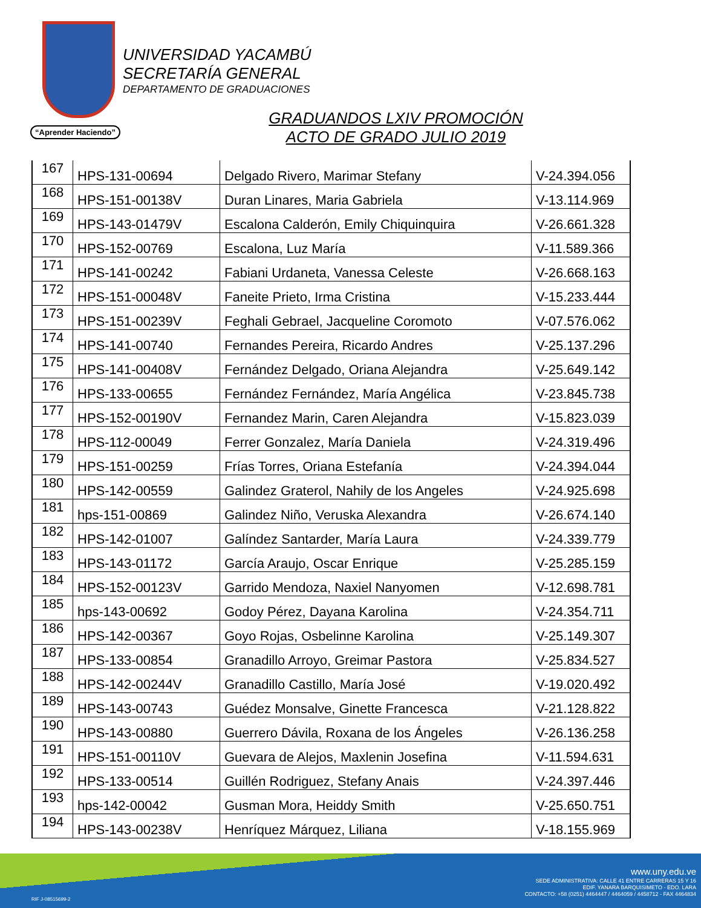“Aprender Haciendo”
UNIVERSIDAD YACAMBÚ
SECRETARÍA GENERAL
DEPARTAMENTO DE GRADUACIONES
GRADUANDOS LXIV PROMOCIÓN
ACTO DE GRADO JULIO 2019
| 167 | HPS-131-00694 | Delgado Rivero, Marimar Stefany | V-24.394.056 |
| 168 | HPS-151-00138V | Duran Linares, Maria Gabriela | V-13.114.969 |
| 169 | HPS-143-01479V | Escalona Calderón, Emily Chiquinquira | V-26.661.328 |
| 170 | HPS-152-00769 | Escalona, Luz María | V-11.589.366 |
| 171 | HPS-141-00242 | Fabiani Urdaneta, Vanessa Celeste | V-26.668.163 |
| 172 | HPS-151-00048V | Faneite Prieto, Irma Cristina | V-15.233.444 |
| 173 | HPS-151-00239V | Feghali Gebrael, Jacqueline Coromoto | V-07.576.062 |
| 174 | HPS-141-00740 | Fernandes Pereira, Ricardo Andres | V-25.137.296 |
| 175 | HPS-141-00408V | Fernández Delgado, Oriana Alejandra | V-25.649.142 |
| 176 | HPS-133-00655 | Fernández Fernández, María Angélica | V-23.845.738 |
| 177 | HPS-152-00190V | Fernandez Marin, Caren Alejandra | V-15.823.039 |
| 178 | HPS-112-00049 | Ferrer Gonzalez, María Daniela | V-24.319.496 |
| 179 | HPS-151-00259 | Frías Torres, Oriana Estefanía | V-24.394.044 |
| 180 | HPS-142-00559 | Galindez Graterol, Nahily de los Angeles | V-24.925.698 |
| 181 | hps-151-00869 | Galindez Niño, Veruska Alexandra | V-26.674.140 |
| 182 | HPS-142-01007 | Galíndez Santarder, María Laura | V-24.339.779 |
| 183 | HPS-143-01172 | García Araujo, Oscar Enrique | V-25.285.159 |
| 184 | HPS-152-00123V | Garrido Mendoza, Naxiel Nanyomen | V-12.698.781 |
| 185 | hps-143-00692 | Godoy Pérez, Dayana Karolina | V-24.354.711 |
| 186 | HPS-142-00367 | Goyo Rojas, Osbelinne Karolina | V-25.149.307 |
| 187 | HPS-133-00854 | Granadillo Arroyo, Greimar Pastora | V-25.834.527 |
| 188 | HPS-142-00244V | Granadillo Castillo, María José | V-19.020.492 |
| 189 | HPS-143-00743 | Guédez Monsalve, Ginette Francesca | V-21.128.822 |
| 190 | HPS-143-00880 | Guerrero Dávila, Roxana de los Ángeles | V-26.136.258 |
| 191 | HPS-151-00110V | Guevara de Alejos, Maxlenin Josefina | V-11.594.631 |
| 192 | HPS-133-00514 | Guillén Rodriguez, Stefany Anais | V-24.397.446 |
| 193 | hps-142-00042 | Gusman Mora, Heiddy Smith | V-25.650.751 |
| 194 | HPS-143-00238V | Henríquez Márquez, Liliana | V-18.155.969 |
www.uny.edu.ve
SEDE ADMINISTRATIVA: CALLE 41 ENTRE CARRERAS 15 Y 16
EDIF. YANARA BARQUISIMETO - EDO. LARA
CONTACTO: +58 (0251) 4464447 / 4464059 / 4458712 - FAX 4464834
RIF J-08515699-2